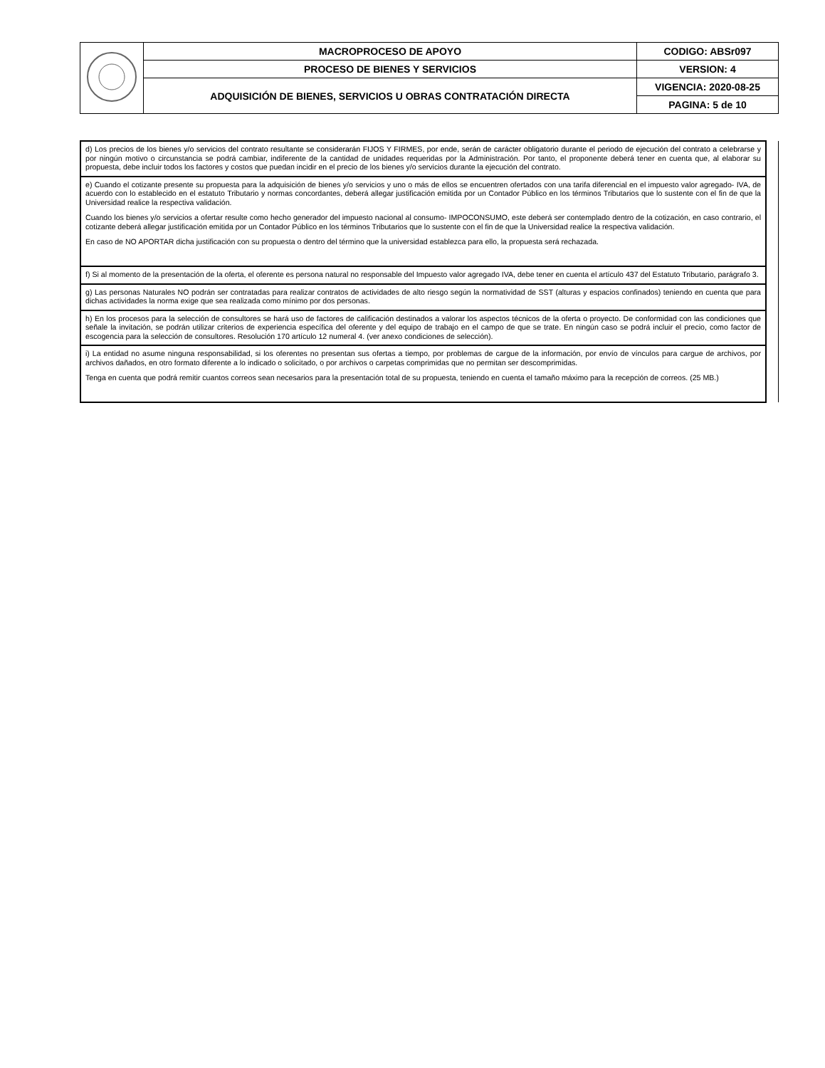| | MACROPROCESO DE APOYO | CODIGO: ABSr097 |
| | PROCESO DE BIENES Y SERVICIOS | VERSION: 4 |
| | ADQUISICIÓN DE BIENES, SERVICIOS U OBRAS CONTRATACIÓN DIRECTA | VIGENCIA: 2020-08-25 |
| | | PAGINA: 5 de 10 |
| d) Los precios de los bienes y/o servicios del contrato resultante se considerarán FIJOS Y FIRMES, por ende, serán de carácter obligatorio durante el periodo de ejecución del contrato a celebrarse y por ningún motivo o circunstancia se podrá cambiar, indiferente de la cantidad de unidades requeridas por la Administración. Por tanto, el proponente deberá tener en cuenta que, al elaborar su propuesta, debe incluir todos los factores y costos que puedan incidir en el precio de los bienes y/o servicios durante la ejecución del contrato. | |
| e) Cuando el cotizante presente su propuesta para la adquisición de bienes y/o servicios y uno o más de ellos se encuentren ofertados con una tarifa diferencial en el impuesto valor agregado- IVA, de acuerdo con lo establecido en el estatuto Tributario y normas concordantes, deberá allegar justificación emitida por un Contador Público en los términos Tributarios que lo sustente con el fin de que la Universidad realice la respectiva validación. Cuando los bienes y/o servicios a ofertar resulte como hecho generador del impuesto nacional al consumo- IMPOCONSUMO, este deberá ser contemplado dentro de la cotización, en caso contrario, el cotizante deberá allegar justificación emitida por un Contador Público en los términos Tributarios que lo sustente con el fin de que la Universidad realice la respectiva validación. En caso de NO APORTAR dicha justificación con su propuesta o dentro del término que la universidad establezca para ello, la propuesta será rechazada. | |
| f) Si al momento de la presentación de la oferta, el oferente es persona natural no responsable del Impuesto valor agregado IVA, debe tener en cuenta el artículo 437 del Estatuto Tributario, parágrafo 3. | |
| g) Las personas Naturales NO podrán ser contratadas para realizar contratos de actividades de alto riesgo según la normatividad de SST (alturas y espacios confinados) teniendo en cuenta que para dichas actividades la norma exige que sea realizada como mínimo por dos personas. | |
| h) En los procesos para la selección de consultores se hará uso de factores de calificación destinados a valorar los aspectos técnicos de la oferta o proyecto. De conformidad con las condiciones que señale la invitación, se podrán utilizar criterios de experiencia específica del oferente y del equipo de trabajo en el campo de que se trate. En ningún caso se podrá incluir el precio, como factor de escogencia para la selección de consultores. Resolución 170 artículo 12 numeral 4. (ver anexo condiciones de selección). | |
| i) La entidad no asume ninguna responsabilidad, si los oferentes no presentan sus ofertas a tiempo, por problemas de cargue de la información, por envío de vínculos para cargue de archivos, por archivos dañados, en otro formato diferente a lo indicado o solicitado, o por archivos o carpetas comprimidas que no permitan ser descomprimidas. Tenga en cuenta que podrá remitir cuantos correos sean necesarios para la presentación total de su propuesta, teniendo en cuenta el tamaño máximo para la recepción de correos. (25 MB.) | |